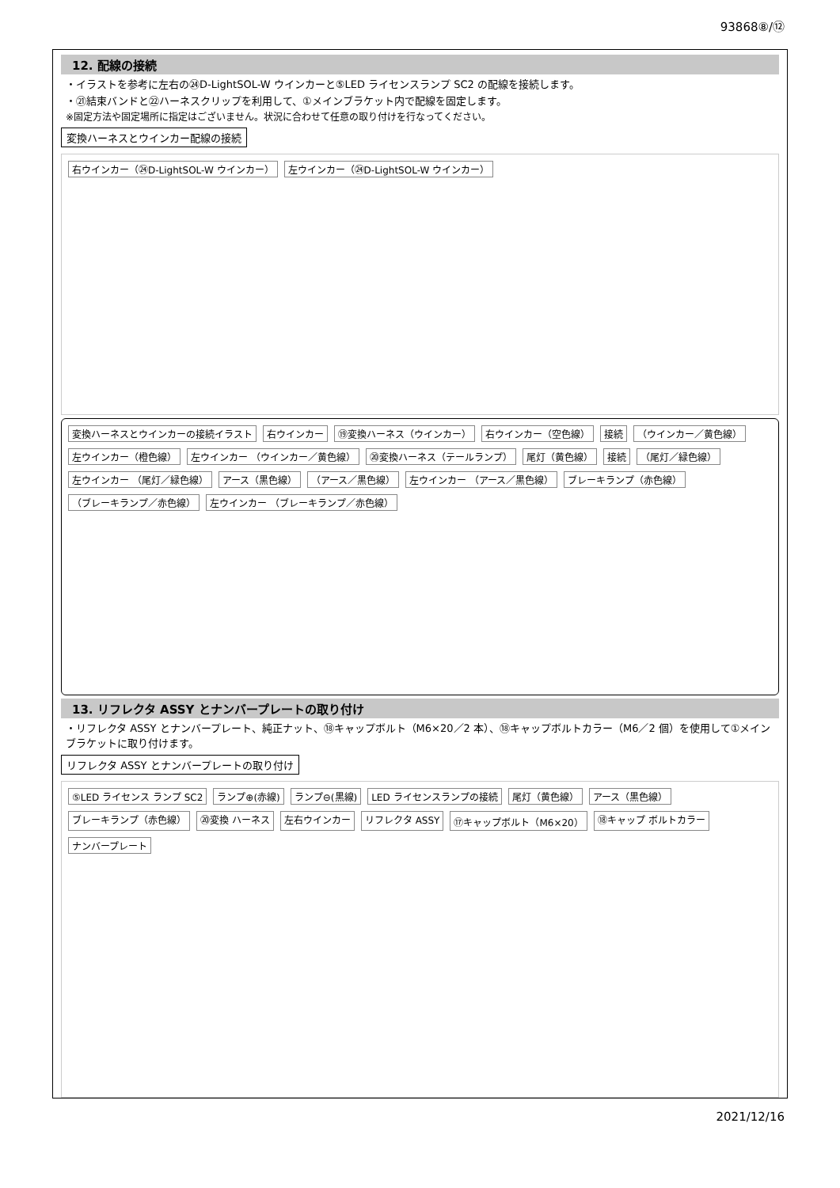93868⑧/⑫
12. 配線の接続
・イラストを参考に左右の㉔D-LightSOL-W ウインカーと⑤LED ライセンスランプ SC2 の配線を接続します。
・㉑結束バンドと㉒ハーネスクリップを利用して、①メインブラケット内で配線を固定します。
※固定方法や固定場所に指定はございません。状況に合わせて任意の取り付けを行なってください。
変換ハーネスとウインカー配線の接続
右ウインカー（㉔D-LightSOL-W ウインカー） 左ウインカー（㉔D-LightSOL-W ウインカー）
変換ハーネスとウインカーの接続イラスト 右ウインカー ⑲変換ハーネス（ウインカー） 右ウインカー（空色線） 接続 （ウインカー／黄色線） 左ウインカー（橙色線） 左ウインカー （ウインカー／黄色線） ⑳変換ハーネス（テールランプ） 尾灯（黄色線） 接続 （尾灯／緑色線） 左ウインカー （尾灯／緑色線） アース（黒色線） （アース／黒色線） 左ウインカー （アース／黒色線） ブレーキランプ（赤色線） （ブレーキランプ／赤色線） 左ウインカー （ブレーキランプ／赤色線）
13. リフレクタ ASSY とナンバープレートの取り付け
・リフレクタ ASSY とナンバープレート、純正ナット、⑱キャップボルト（M6×20／2 本）、⑱キャップボルトカラー（M6／2 個）を使用して①メインブラケットに取り付けます。
リフレクタ ASSY とナンバープレートの取り付け
⑤LED ライセンス ランプ SC2 ランプ⊕(赤線) ランプ⊖(黒線) LED ライセンスランプの接続 尾灯（黄色線） アース（黒色線） ブレーキランプ（赤色線） ⑳変換 ハーネス 左右ウインカー リフレクタ ASSY ⑰キャップボルト（M6×20） ⑱キャップ ボルトカラー ナンバープレート
2021/12/16